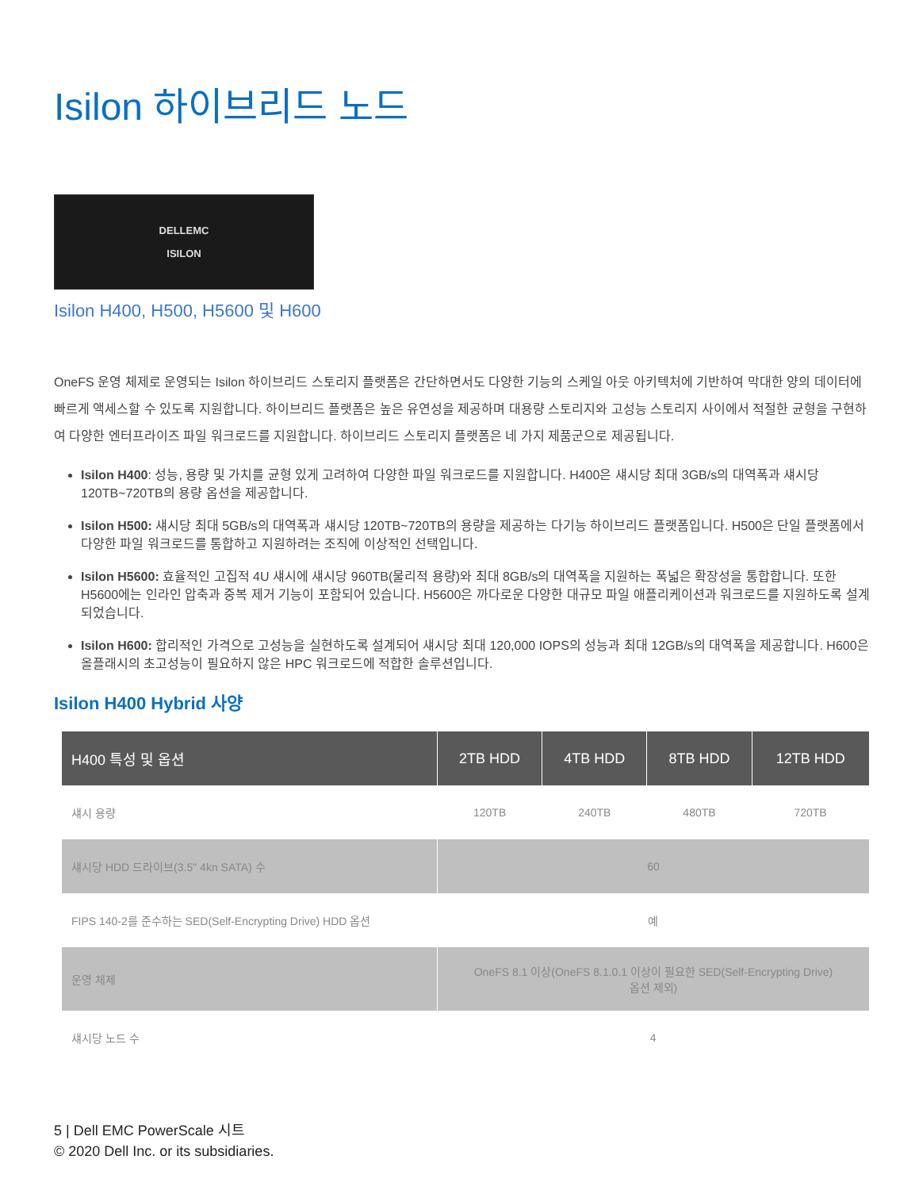Isilon 하이브리드 노드
DELLEMC
ISILON
Isilon H400, H500, H5600 및 H600
OneFS 운영 체제로 운영되는 Isilon 하이브리드 스토리지 플랫폼은 간단하면서도 다양한 기능의 스케일 아웃 아키텍처에 기반하여 막대한 양의 데이터에 빠르게 액세스할 수 있도록 지원합니다. 하이브리드 플랫폼은 높은 유연성을 제공하며 대용량 스토리지와 고성능 스토리지 사이에서 적절한 균형을 구현하여 다양한 엔터프라이즈 파일 워크로드를 지원합니다. 하이브리드 스토리지 플랫폼은 네 가지 제품군으로 제공됩니다.
Isilon H400: 성능, 용량 및 가치를 균형 있게 고려하여 다양한 파일 워크로드를 지원합니다. H400은 섀시당 최대 3GB/s의 대역폭과 섀시당 120TB~720TB의 용량 옵션을 제공합니다.
Isilon H500: 섀시당 최대 5GB/s의 대역폭과 섀시당 120TB~720TB의 용량을 제공하는 다기능 하이브리드 플랫폼입니다. H500은 단일 플랫폼에서 다양한 파일 워크로드를 통합하고 지원하려는 조직에 이상적인 선택입니다.
Isilon H5600: 효율적인 고집적 4U 섀시에 섀시당 960TB(물리적 용량)와 최대 8GB/s의 대역폭을 지원하는 폭넓은 확장성을 통합합니다. 또한 H5600에는 인라인 압축과 중복 제거 기능이 포함되어 있습니다. H5600은 까다로운 다양한 대규모 파일 애플리케이션과 워크로드를 지원하도록 설계되었습니다.
Isilon H600: 합리적인 가격으로 고성능을 실현하도록 설계되어 섀시당 최대 120,000 IOPS의 성능과 최대 12GB/s의 대역폭을 제공합니다. H600은 올플래시의 초고성능이 필요하지 않은 HPC 워크로드에 적합한 솔루션입니다.
Isilon H400 Hybrid 사양
| H400 특성 및 옵션 | 2TB HDD | 4TB HDD | 8TB HDD | 12TB HDD |
| --- | --- | --- | --- | --- |
| 섀시 용량 | 120TB | 240TB | 480TB | 720TB |
| 섀시당 HDD 드라이브(3.5" 4kn SATA) 수 | 60 | | | |
| FIPS 140-2를 준수하는 SED(Self-Encrypting Drive) HDD 옵션 | 예 | | | |
| 운영 체제 | OneFS 8.1 이상(OneFS 8.1.0.1 이상이 필요한 SED(Self-Encrypting Drive) 옵션 제외) | | | |
| 섀시당 노드 수 | 4 | | | |
5 | Dell EMC PowerScale 시트
© 2020 Dell Inc. or its subsidiaries.